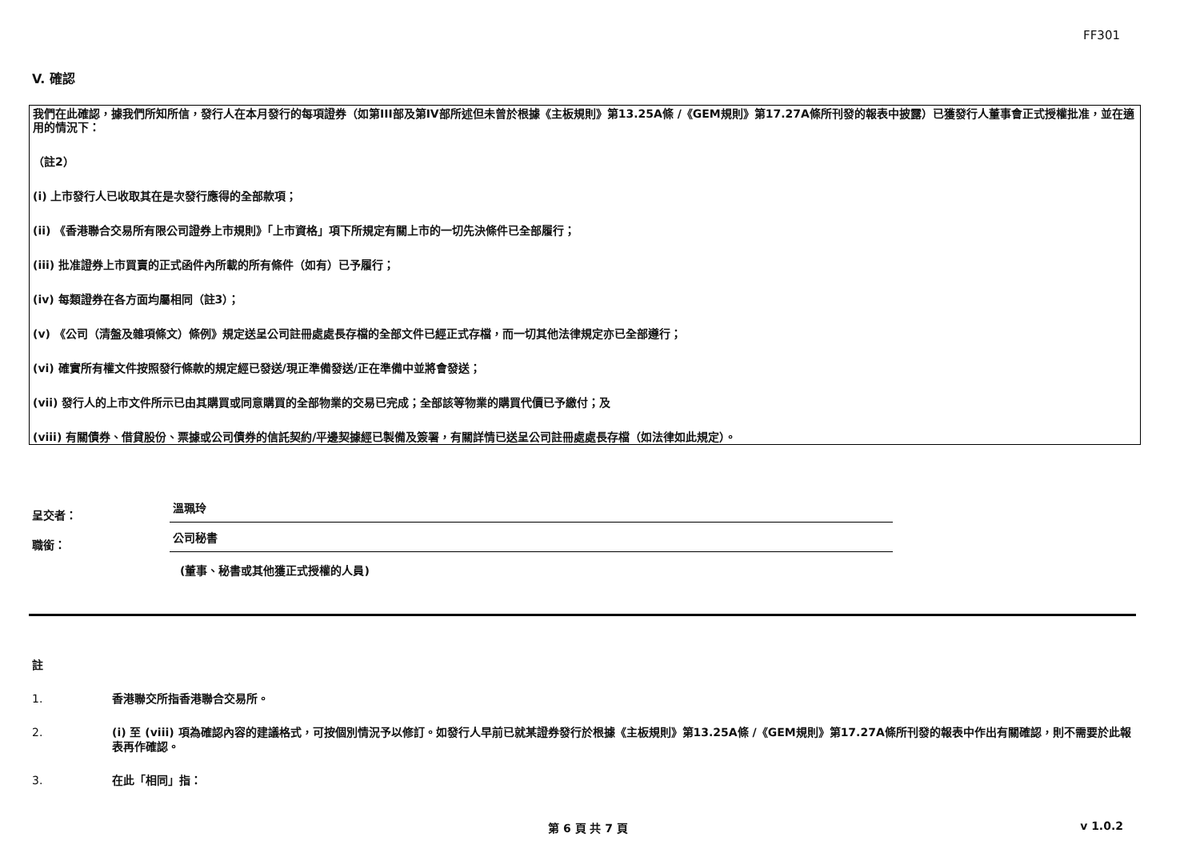FF301
V. 確認
我們在此確認，據我們所知所信，發行人在本月發行的每項證券（如第III部及第IV部所述但未曾於根據《主板規則》第13.25A條 /《GEM規則》第17.27A條所刊發的報表中披露）已獲發行人董事會正式授權批准，並在適用的情況下：
（註2）
(i) 上市發行人已收取其在是次發行應得的全部款項；
(ii) 《香港聯合交易所有限公司證券上市規則》「上市資格」項下所規定有關上市的一切先決條件已全部履行；
(iii) 批准證券上市買賣的正式函件內所載的所有條件（如有）已予履行；
(iv) 每類證券在各方面均屬相同（註3）；
(v) 《公司（清盤及雜項條文）條例》規定送呈公司註冊處處長存檔的全部文件已經正式存檔，而一切其他法律規定亦已全部遵行；
(vi) 確實所有權文件按照發行條款的規定經已發送/現正準備發送/正在準備中並將會發送；
(vii) 發行人的上市文件所示已由其購買或同意購買的全部物業的交易已完成；全部該等物業的購買代價已予繳付；及
(viii) 有關債券、借貸股份、票據或公司債券的信託契約/平邊契據經已製備及簽署，有關詳情已送呈公司註冊處處長存檔（如法律如此規定）。
呈交者：
溫珮玲
職銜：
公司秘書
(董事、秘書或其他獲正式授權的人員)
註
1. 香港聯交所指香港聯合交易所。
2. (i) 至 (viii) 項為確認內容的建議格式，可按個別情況予以修訂。如發行人早前已就某證券發行於根據《主板規則》第13.25A條 /《GEM規則》第17.27A條所刊發的報表中作出有關確認，則不需要於此報表再作確認。
3. 在此「相同」指：
第 6 頁 共 7 頁 v 1.0.2